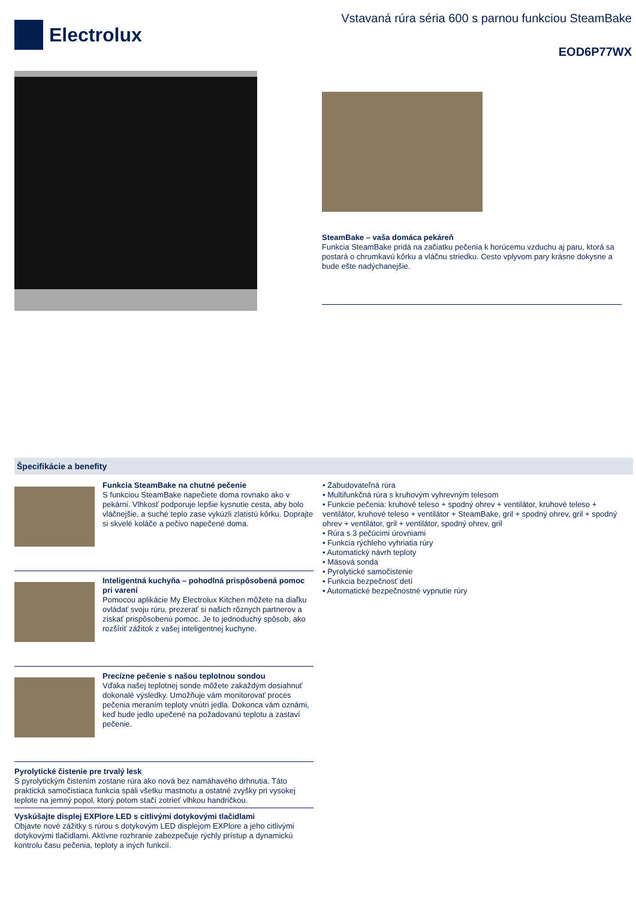Electrolux
Vstavaná rúra séria 600 s parnou funkciou SteamBake
EOD6P77WX
SteamBake – vaša domáca pekáreň
Funkcia SteamBake pridá na začiatku pečenia k horúcemu vzduchu aj paru, ktorá sa postará o chrumkavú kôrku a vláčnu striedku. Cesto vplyvom pary krásne dokysne a bude ešte nadýchanejšie.
Špecifikácie a benefity
Funkcia SteamBake na chutné pečenie
S funkciou SteamBake napečiete doma rovnako ako v pekárni. Vlhkosť podporuje lepšie kysnutie cesta, aby bolo vláčnejšie, a suché teplo zase vykúzli zlatistú kôrku. Doprajte si skvelé koláče a pečivo napečené doma.
Inteligentná kuchyňa – pohodlná prispôsobená pomoc pri varení
Pomocou aplikácie My Electrolux Kitchen môžete na diaľku ovládať svoju rúru, prezerať si našich rôznych partnerov a získať prispôsobenú pomoc. Je to jednoduchý spôsob, ako rozšíriť zážitok z vašej inteligentnej kuchyne.
Precízne pečenie s našou teplotnou sondou
Vďaka našej teplotnej sonde môžete zakaždým dosiahnuť dokonalé výsledky. Umožňuje vám monitorovať proces pečenia meraním teploty vnútri jedla. Dokonca vám oznámi, keď bude jedlo upečené na požadovanú teplotu a zastaví pečenie.
Pyrolytické čistenie pre trvalý lesk
S pyrolytickým čistením zostane rúra ako nová bez namáhavého drhnutia. Táto praktická samočistiaca funkcia spáli všetku mastnotu a ostatné zvyšky pri vysokej teplote na jemný popol, ktorý potom stačí zotrieť vlhkou handričkou.
Vyskúšajte displej EXPlore LED s citlivými dotykovými tlačidlami
Objavte nové zážitky s rúrou s dotykovým LED displejom EXPlore a jeho citlivými dotykovými tlačidlami. Aktívne rozhranie zabezpečuje rýchly prístup a dynamickú kontrolu času pečenia, teploty a iných funkcií.
• Zabudovateľná rúra
• Multifunkčná rúra s kruhovým vyhrevným telesom
• Funkcie pečenia: kruhové teleso + spodný ohrev + ventilátor, kruhové teleso + ventilátor, kruhové teleso + ventilátor + SteamBake, gril + spodný ohrev, gril + spodný ohrev + ventilátor, gril + ventilátor, spodný ohrev, gril
• Rúra s 3 pečúcimi úrovniami
• Funkcia rýchleho vyhriatia rúry
• Automatický návrh teploty
• Mäsová sonda
• Pyrolytické samočistenie
• Funkcia bezpečnosť detí
• Automatické bezpečnostné vypnutie rúry